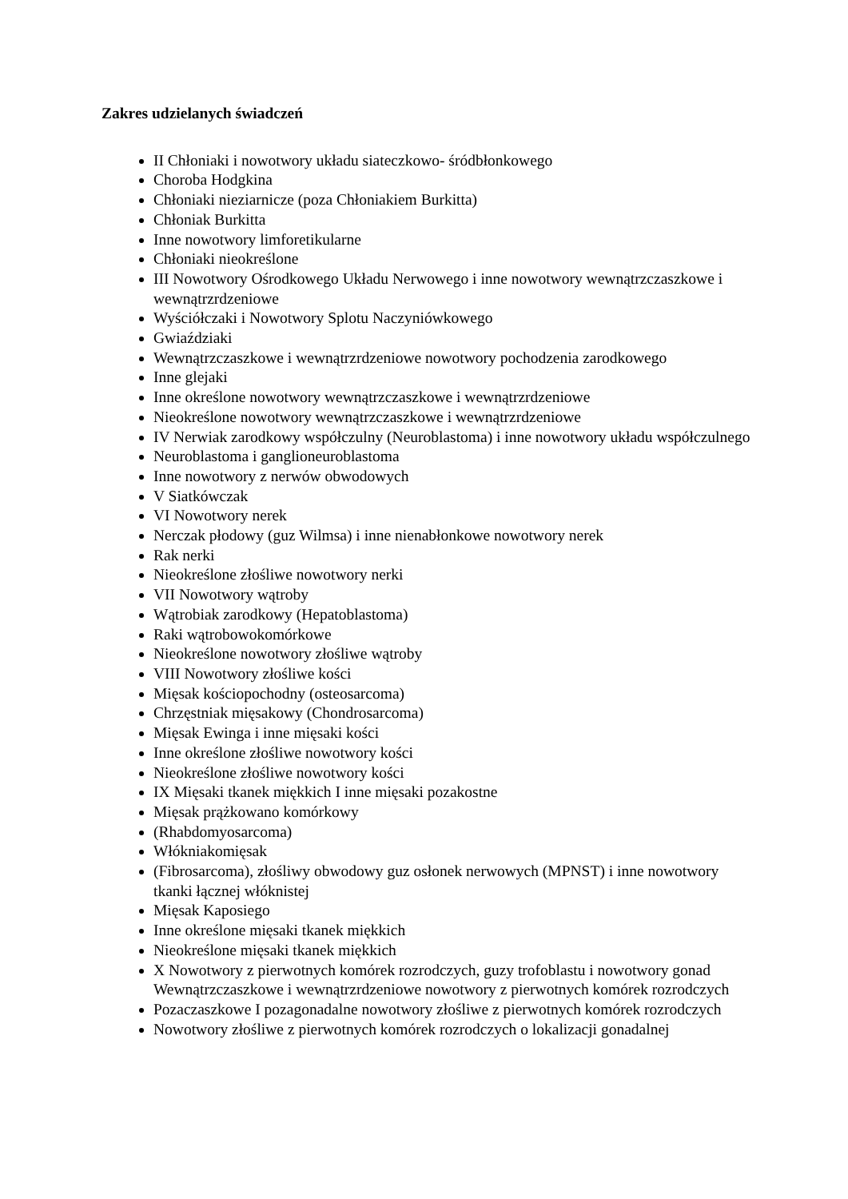Zakres udzielanych świadczeń
II Chłoniaki i nowotwory układu siateczkowo- śródbłonkowego
Choroba Hodgkina
Chłoniaki nieziarnicze (poza Chłoniakiem Burkitta)
Chłoniak Burkitta
Inne nowotwory limforetikularne
Chłoniaki nieokreślone
III Nowotwory Ośrodkowego Układu Nerwowego i inne nowotwory wewnątrzczaszkowe i wewnątrzrdzeniowe
Wyściółczaki i Nowotwory Splotu Naczyniówkowego
Gwiaździaki
Wewnątrzczaszkowe i wewnątrzrdzeniowe nowotwory pochodzenia zarodkowego
Inne glejaki
Inne określone nowotwory wewnątrzczaszkowe i wewnątrzrdzeniowe
Nieokreślone nowotwory wewnątrzczaszkowe i wewnątrzrdzeniowe
IV Nerwiak zarodkowy współczulny (Neuroblastoma) i inne nowotwory układu współczulnego
Neuroblastoma i ganglioneuroblastoma
Inne nowotwory z nerwów obwodowych
V Siatkówczak
VI Nowotwory nerek
Nerczak płodowy (guz Wilmsa) i inne nienabłonkowe nowotwory nerek
Rak nerki
Nieokreślone złośliwe nowotwory nerki
VII Nowotwory wątroby
Wątrobiak zarodkowy (Hepatoblastoma)
Raki wątrobowokomórkowe
Nieokreślone nowotwory złośliwe wątroby
VIII Nowotwory złośliwe kości
Mięsak kościopochodny (osteosarcoma)
Chrzęstniak mięsakowy (Chondrosarcoma)
Mięsak Ewinga i inne mięsaki kości
Inne określone złośliwe nowotwory kości
Nieokreślone złośliwe nowotwory kości
IX Mięsaki tkanek miękkich I inne mięsaki pozakostne
Mięsak prążkowano komórkowy
(Rhabdomyosarcoma)
Włókniakomięsak
(Fibrosarcoma), złośliwy obwodowy guz osłonek nerwowych (MPNST) i inne nowotwory tkanki łącznej włóknistej
Mięsak Kaposiego
Inne określone mięsaki tkanek miękkich
Nieokreślone mięsaki tkanek miękkich
X Nowotwory z pierwotnych komórek rozrodczych, guzy trofoblastu i nowotwory gonad Wewnątrzczaszkowe i wewnątrzrdzeniowe nowotwory z pierwotnych komórek rozrodczych
Pozaczaszkowe I pozagonadalne nowotwory złośliwe z pierwotnych komórek rozrodczych
Nowotwory złośliwe z pierwotnych komórek rozrodczych o lokalizacji gonadalnej